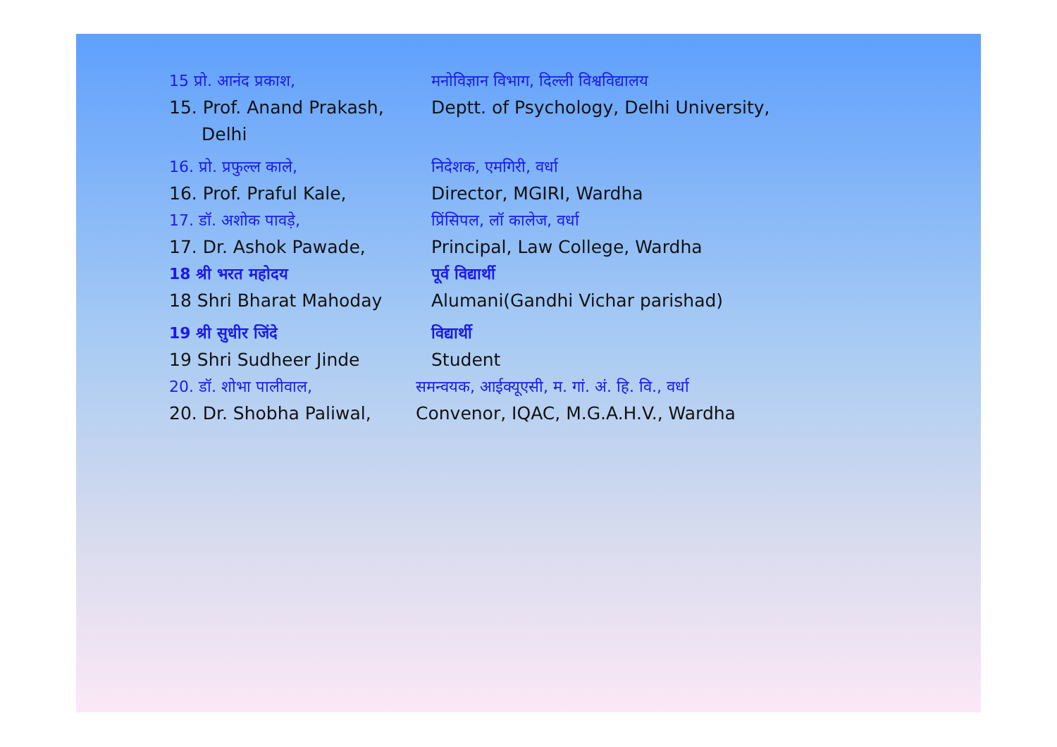15 प्रो. आनंद प्रकाश, मनोविज्ञान विभाग, दिल्ली विश्वविद्यालय
15. Prof. Anand Prakash, Deptt. of Psychology, Delhi University,
Delhi
16. प्रो. प्रफुल्ल काले, निदेशक, एमगिरी, वर्धा
16. Prof. Praful Kale, Director, MGIRI, Wardha
17. डॉ. अशोक पावड़े, प्रिंसिपल, लॉ कालेज, वर्धा
17. Dr. Ashok Pawade, Principal, Law College, Wardha
18 श्री भरत महोदय पूर्व विद्यार्थी
18 Shri Bharat Mahoday Alumani(Gandhi Vichar parishad)
19 श्री सुधीर जिंदे विद्यार्थी
19 Shri Sudheer Jinde Student
20. डॉ. शोभा पालीवाल, समन्वयक, आईक्यूएसी, म. गां. अं. हि. वि., वर्धा
20. Dr. Shobha Paliwal, Convenor, IQAC, M.G.A.H.V., Wardha